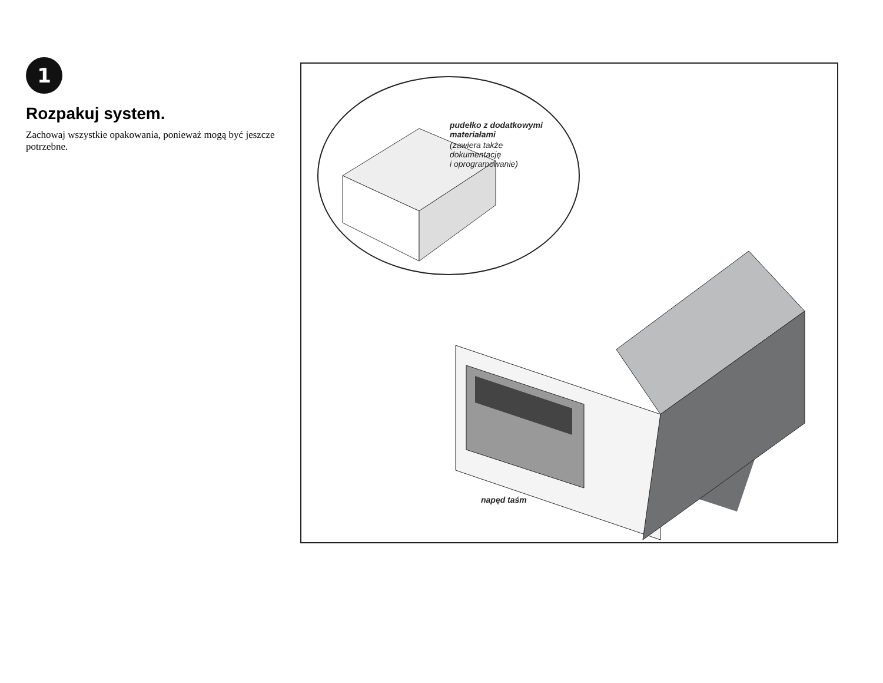1
Rozpakuj system.
Zachowaj wszystkie opakowania, ponieważ mogą być jeszcze potrzebne.
pudełko z dodatkowymi
materiałami
(zawiera także
dokumentację
i oprogramowanie)
napęd taśm